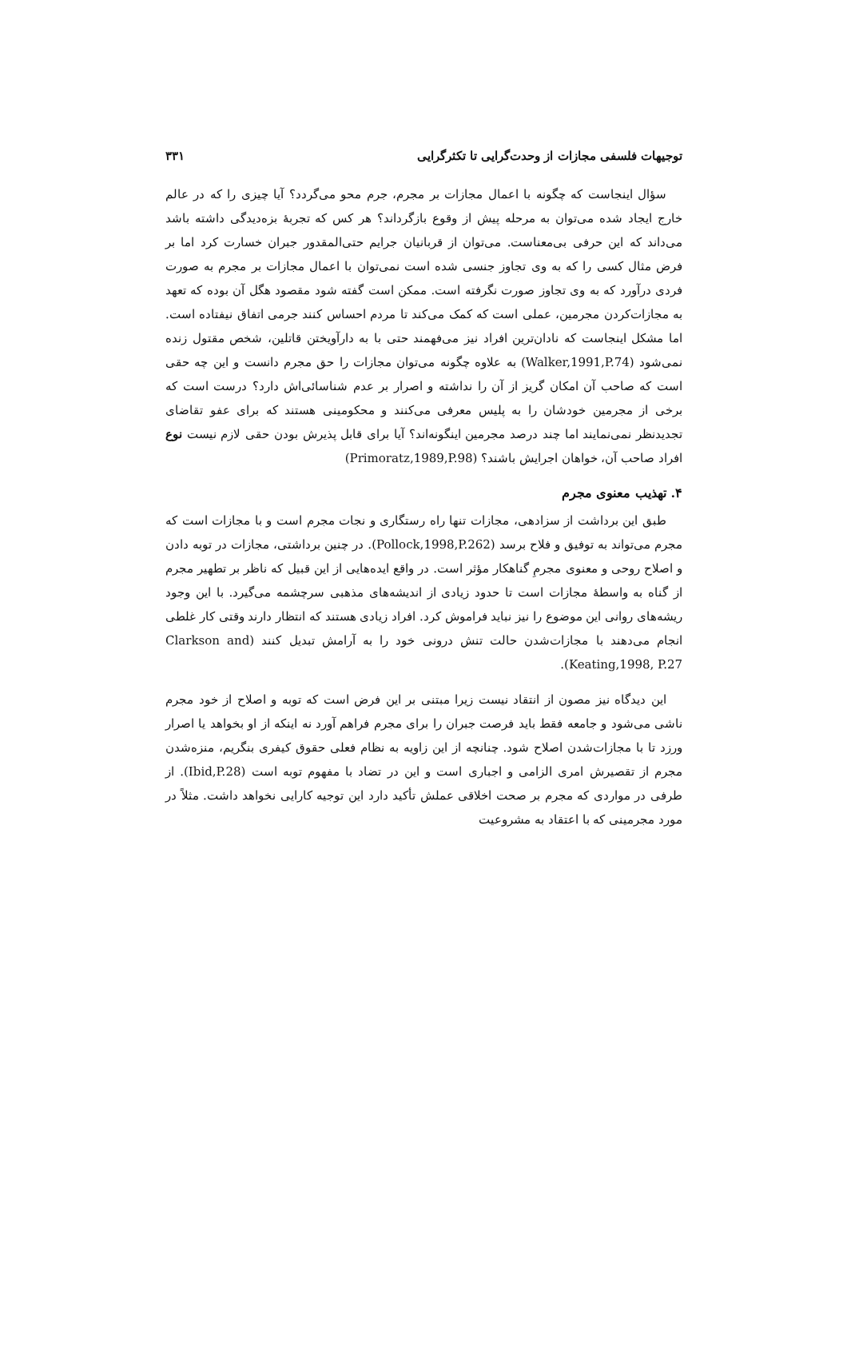توجیهات فلسفی مجازات از وحدت‌گرایی تا تکثرگرایی ۳۳۱
سؤال اینجاست که چگونه با اعمال مجازات بر مجرم، جرم محو می‌گردد؟ آیا چیزی را که در عالم خارج ایجاد شده می‌توان به مرحله پیش از وقوع بازگرداند؟ هر کس که تجربهٔ بزه‌دیدگی داشته باشد می‌داند که این حرفی بی‌معناست. می‌توان از قربانیان جرایم حتی‌المقدور جبران خسارت کرد اما بر فرض مثال کسی را که به وی تجاوز جنسی شده است نمی‌توان با اعمال مجازات بر مجرم به صورت فردی درآورد که به وی تجاوز صورت نگرفته است. ممکن است گفته شود مقصود هگل آن بوده که تعهد به مجازات‌کردن مجرمین، عملی است که کمک می‌کند تا مردم احساس کنند جرمی اتفاق نیفتاده است. اما مشکل اینجاست که نادان‌ترین افراد نیز می‌فهمند حتی با به دارآویختن قاتلین، شخص مقتول زنده نمی‌شود (Walker,1991,P.74) به علاوه چگونه می‌توان مجازات را حق مجرم دانست و این چه حقی است که صاحب آن امکان گریز از آن را نداشته و اصرار بر عدم شناسائی‌اش دارد؟ درست است که برخی از مجرمین خودشان را به پلیس معرفی می‌کنند و محکومینی هستند که برای عفو تقاضای تجدیدنظر نمی‌نمایند اما چند درصد مجرمین اینگونه‌اند؟ آیا برای قابل پذیرش بودن حقی لازم نیست نوع افراد صاحب آن، خواهان اجرایش باشند؟ (Primoratz,1989,P.98)
۴. تهذیب معنوی مجرم
طبق این برداشت از سزادهی، مجازات تنها راه رستگاری و نجات مجرم است و با مجازات است که مجرم می‌تواند به توفیق و فلاح برسد (Pollock,1998,P.262). در چنین برداشتی، مجازات در توبه دادن و اصلاح روحی و معنوی مجرمِ گناهکار مؤثر است. در واقع ایده‌هایی از این قبیل که ناظر بر تطهیر مجرم از گناه به واسطهٔ مجازات است تا حدود زیادی از اندیشه‌های مذهبی سرچشمه می‌گیرد. با این وجود ریشه‌های روانی این موضوع را نیز نباید فراموش کرد. افراد زیادی هستند که انتظار دارند وقتی کار غلطی انجام می‌دهند با مجازات‌شدن حالت تنش درونی خود را به آرامش تبدیل کنند (Clarkson and Keating,1998, P.27).
این دیدگاه نیز مصون از انتقاد نیست زیرا مبتنی بر این فرض است که توبه و اصلاح از خود مجرم ناشی می‌شود و جامعه فقط باید فرصت جبران را برای مجرم فراهم آورد نه اینکه از او بخواهد یا اصرار ورزد تا با مجازات‌شدن اصلاح شود. چنانچه از این زاویه به نظام فعلی حقوق کیفری بنگریم، منزه‌شدن مجرم از تقصیرش امری الزامی و اجباری است و این در تضاد با مفهوم توبه است (Ibid,P.28). از طرفی در مواردی که مجرم بر صحت اخلاقی عملش تأکید دارد این توجیه کارایی نخواهد داشت. مثلاً در مورد مجرمینی که با اعتقاد به مشروعیت